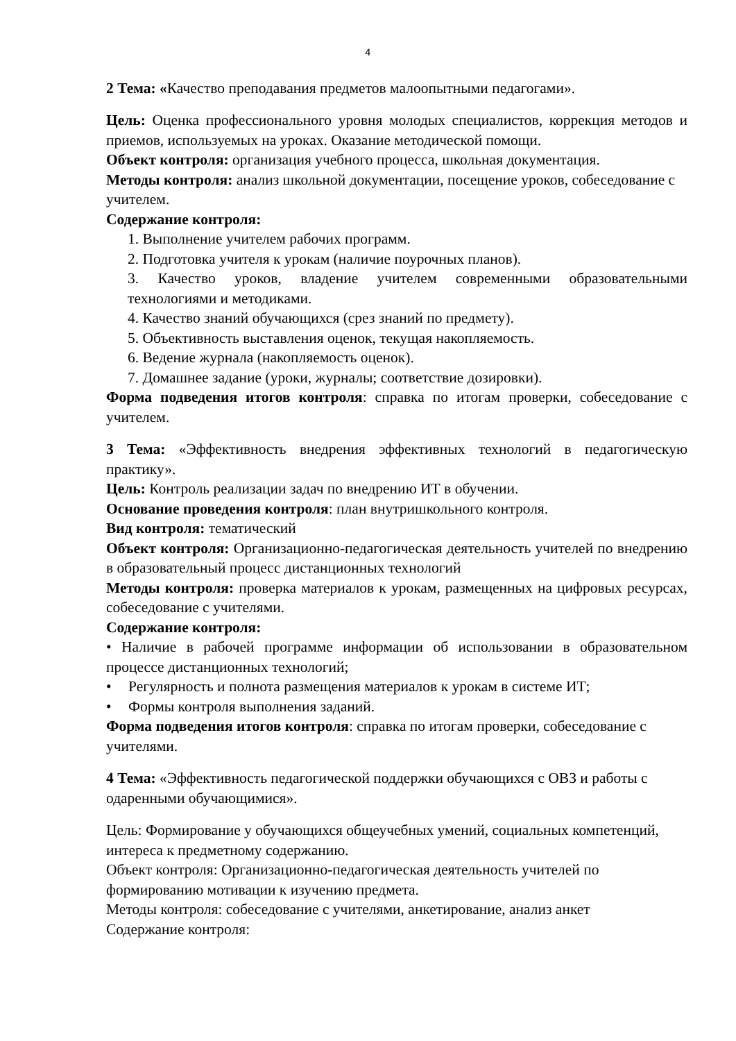4
2 Тема: «Качество преподавания предметов малоопытными педагогами».
Цель: Оценка профессионального уровня молодых специалистов, коррекция методов и приемов, используемых на уроках. Оказание методической помощи.
Объект контроля: организация учебного процесса, школьная документация.
Методы контроля: анализ школьной документации, посещение уроков, собеседование с учителем.
Содержание контроля:
1. Выполнение учителем рабочих программ.
2. Подготовка учителя к урокам (наличие поурочных планов).
3. Качество уроков, владение учителем современными образовательными технологиями и методиками.
4. Качество знаний обучающихся (срез знаний по предмету).
5. Объективность выставления оценок, текущая накопляемость.
6. Ведение журнала (накопляемость оценок).
7. Домашнее задание (уроки, журналы; соответствие дозировки).
Форма подведения итогов контроля: справка по итогам проверки, собеседование с учителем.
3 Тема: «Эффективность внедрения эффективных технологий в педагогическую практику».
Цель: Контроль реализации задач по внедрению ИТ в обучении.
Основание проведения контроля: план внутришкольного контроля.
Вид контроля: тематический
Объект контроля: Организационно-педагогическая деятельность учителей по внедрению в образовательный процесс дистанционных технологий
Методы контроля: проверка материалов к урокам, размещенных на цифровых ресурсах, собеседование с учителями.
Содержание контроля:
• Наличие в рабочей программе информации об использовании в образовательном процессе дистанционных технологий;
• Регулярность и полнота размещения материалов к урокам в системе ИТ;
• Формы контроля выполнения заданий.
Форма подведения итогов контроля: справка по итогам проверки, собеседование с учителями.
4 Тема: «Эффективность педагогической поддержки обучающихся с ОВЗ и работы с одаренными обучающимися».
Цель: Формирование у обучающихся общеучебных умений, социальных компетенций, интереса к предметному содержанию.
Объект контроля: Организационно-педагогическая деятельность учителей по формированию мотивации к изучению предмета.
Методы контроля: собеседование с учителями, анкетирование, анализ анкет
Содержание контроля: